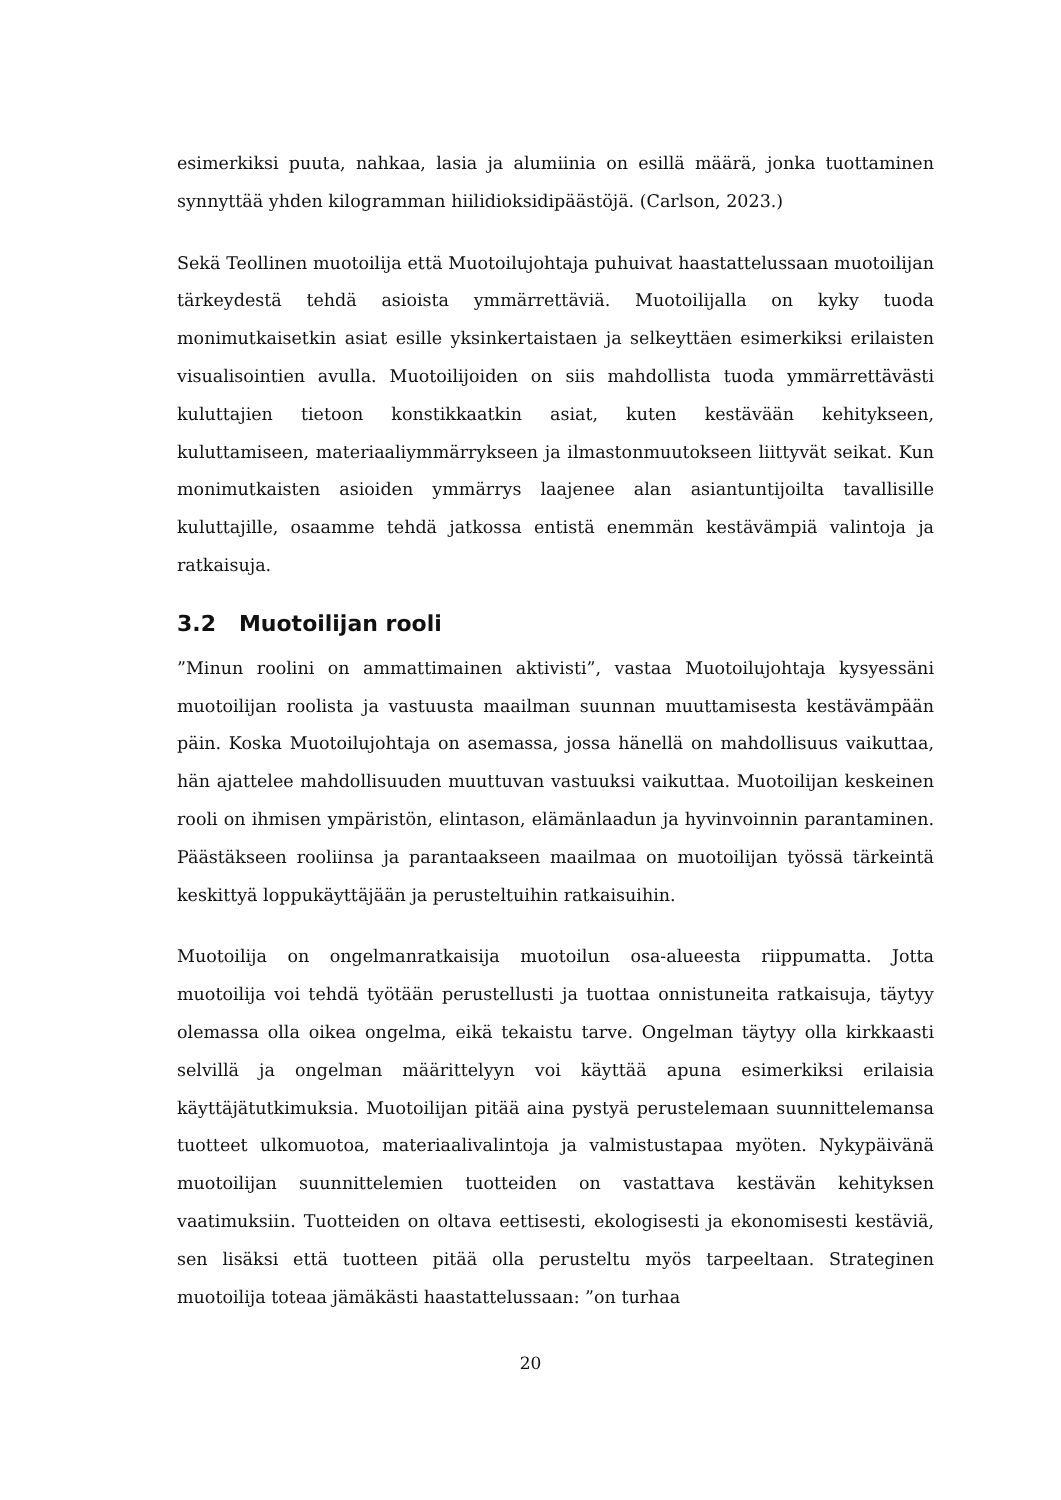esimerkiksi puuta, nahkaa, lasia ja alumiinia on esillä määrä, jonka tuottaminen synnyttää yhden kilogramman hiilidioksidipäästöjä. (Carlson, 2023.)
Sekä Teollinen muotoilija että Muotoilujohtaja puhuivat haastattelussaan muotoilijan tärkeydestä tehdä asioista ymmärrettäviä. Muotoilijalla on kyky tuoda monimutkaisetkin asiat esille yksinkertaistaen ja selkeyttäen esimerkiksi erilaisten visualisointien avulla. Muotoilijoiden on siis mahdollista tuoda ymmärrettävästi kuluttajien tietoon konstikkaatkin asiat, kuten kestävään kehitykseen, kuluttamiseen, materiaaliymmärrykseen ja ilmastonmuutokseen liittyvät seikat. Kun monimutkaisten asioiden ymmärrys laajenee alan asiantuntijoilta tavallisille kuluttajille, osaamme tehdä jatkossa entistä enemmän kestävämpiä valintoja ja ratkaisuja.
3.2 Muotoilijan rooli
”Minun roolini on ammattimainen aktivisti”, vastaa Muotoilujohtaja kysyessäni muotoilijan roolista ja vastuusta maailman suunnan muuttamisesta kestävämpään päin. Koska Muotoilujohtaja on asemassa, jossa hänellä on mahdollisuus vaikuttaa, hän ajattelee mahdollisuuden muuttuvan vastuuksi vaikuttaa. Muotoilijan keskeinen rooli on ihmisen ympäristön, elintason, elämänlaadun ja hyvinvoinnin parantaminen. Päästäkseen rooliinsa ja parantaakseen maailmaa on muotoilijan työssä tärkeintä keskittyä loppukäyttäjään ja perusteltuihin ratkaisuihin.
Muotoilija on ongelmanratkaisija muotoilun osa-alueesta riippumatta. Jotta muotoilija voi tehdä työtään perustellusti ja tuottaa onnistuneita ratkaisuja, täytyy olemassa olla oikea ongelma, eikä tekaistu tarve. Ongelman täytyy olla kirkkaasti selvillä ja ongelman määrittelyyn voi käyttää apuna esimerkiksi erilaisia käyttäjätutkimuksia. Muotoilijan pitää aina pystyä perustelemaan suunnittelemansa tuotteet ulkomuotoa, materiaalivalintoja ja valmistustapaa myöten. Nykypäivänä muotoilijan suunnittelemien tuotteiden on vastattava kestävän kehityksen vaatimuksiin. Tuotteiden on oltava eettisesti, ekologisesti ja ekonomisesti kestäviä, sen lisäksi että tuotteen pitää olla perusteltu myös tarpeeltaan. Strateginen muotoilija toteaa jämäkästi haastattelussaan: ”on turhaa
20